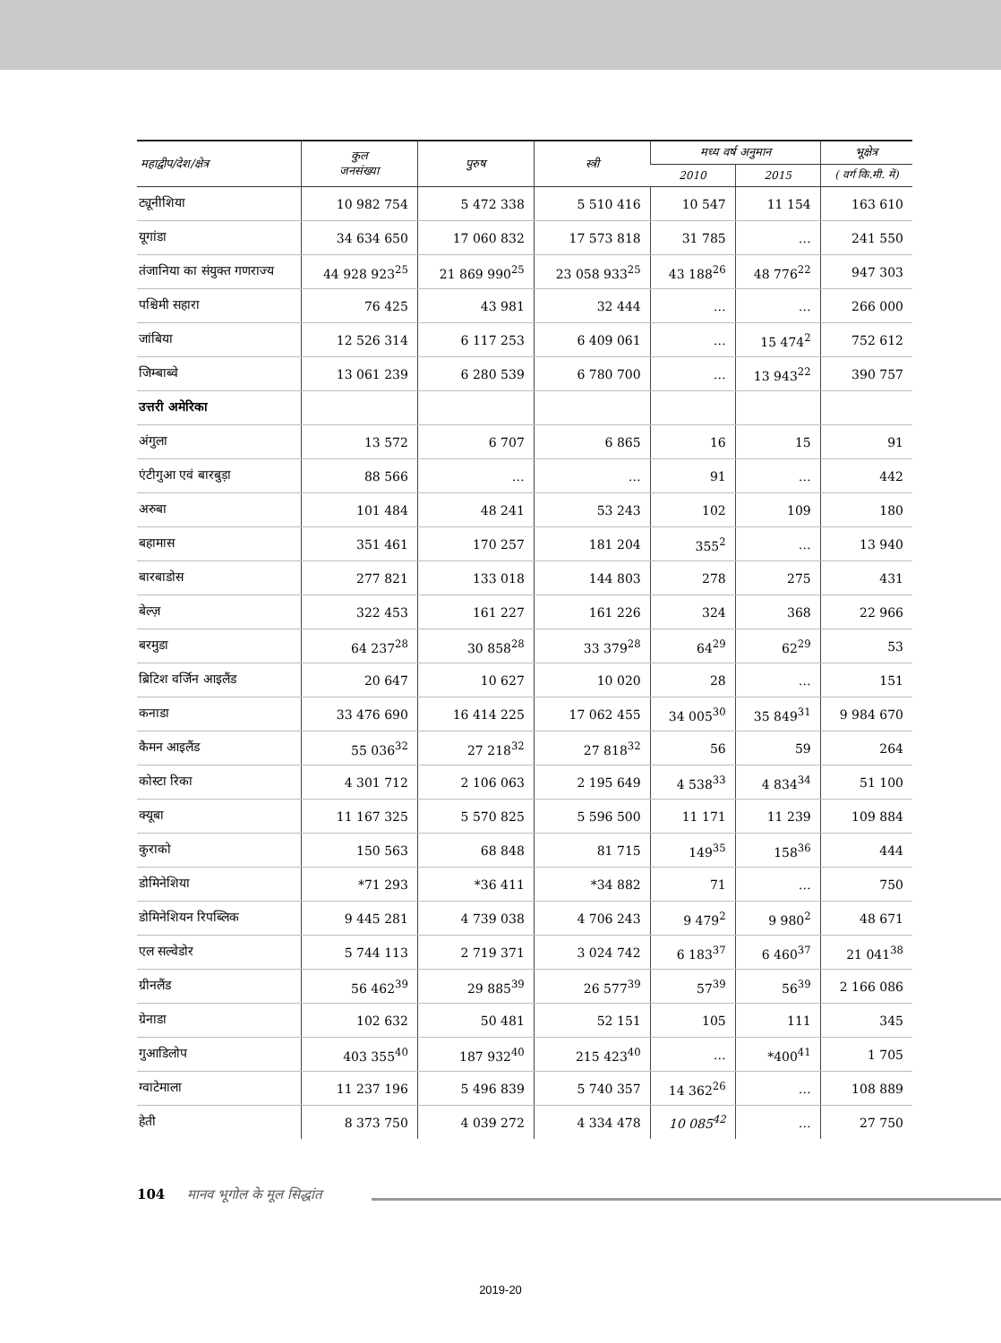| महाद्वीप/देश/क्षेत्र | कुल जनसंख्या | पुरुष | स्त्री | मध्य वर्ष अनुमान | | भूक्षेत्र |
| --- | --- | --- | --- | --- | --- | --- |
| | | | | 2010 | 2015 | ( वर्ग कि.मी. में) |
| ट्यूनीशिया | 10 982 754 | 5 472 338 | 5 510 416 | 10 547 | 11 154 | 163 610 |
| यूगांडा | 34 634 650 | 17 060 832 | 17 573 818 | 31 785 | … | 241 550 |
| तंजानिया का संयुक्त गणराज्य | 44 928 923<sup>25</sup> | 21 869 990<sup>25</sup> | 23 058 933<sup>25</sup> | 43 188<sup>26</sup> | 48 776<sup>22</sup> | 947 303 |
| पश्चिमी सहारा | 76 425 | 43 981 | 32 444 | … | … | 266 000 |
| जांबिया | 12 526 314 | 6 117 253 | 6 409 061 | … | 15 474<sup>2</sup> | 752 612 |
| जिम्बाब्वे | 13 061 239 | 6 280 539 | 6 780 700 | … | 13 943<sup>22</sup> | 390 757 |
| उत्तरी अमेरिका | | | | | | |
| अंगुला | 13 572 | 6 707 | 6 865 | 16 | 15 | 91 |
| एंटीगुआ एवं बारबुड़ा | 88 566 | … | … | 91 | … | 442 |
| अरुबा | 101 484 | 48 241 | 53 243 | 102 | 109 | 180 |
| बहामास | 351 461 | 170 257 | 181 204 | 355<sup>2</sup> | … | 13 940 |
| बारबाडोस | 277 821 | 133 018 | 144 803 | 278 | 275 | 431 |
| बेल्ज़ | 322 453 | 161 227 | 161 226 | 324 | 368 | 22 966 |
| बरमुडा | 64 237<sup>28</sup> | 30 858<sup>28</sup> | 33 379<sup>28</sup> | 64<sup>29</sup> | 62<sup>29</sup> | 53 |
| ब्रिटिश वर्जिन आइलैंड | 20 647 | 10 627 | 10 020 | 28 | … | 151 |
| कनाडा | 33 476 690 | 16 414 225 | 17 062 455 | 34 005<sup>30</sup> | 35 849<sup>31</sup> | 9 984 670 |
| कैमन आइलैंड | 55 036<sup>32</sup> | 27 218<sup>32</sup> | 27 818<sup>32</sup> | 56 | 59 | 264 |
| कोस्टा रिका | 4 301 712 | 2 106 063 | 2 195 649 | 4 538<sup>33</sup> | 4 834<sup>34</sup> | 51 100 |
| क्यूबा | 11 167 325 | 5 570 825 | 5 596 500 | 11 171 | 11 239 | 109 884 |
| कुराको | 150 563 | 68 848 | 81 715 | 149<sup>35</sup> | 158<sup>36</sup> | 444 |
| डोमिनेशिया | *71 293 | *36 411 | *34 882 | 71 | … | 750 |
| डोमिनेशियन रिपब्लिक | 9 445 281 | 4 739 038 | 4 706 243 | 9 479<sup>2</sup> | 9 980<sup>2</sup> | 48 671 |
| एल सल्वेडोर | 5 744 113 | 2 719 371 | 3 024 742 | 6 183<sup>37</sup> | 6 460<sup>37</sup> | 21 041<sup>38</sup> |
| ग्रीनलैंड | 56 462<sup>39</sup> | 29 885<sup>39</sup> | 26 577<sup>39</sup> | 57<sup>39</sup> | 56<sup>39</sup> | 2 166 086 |
| ग्रेनाडा | 102 632 | 50 481 | 52 151 | 105 | 111 | 345 |
| गुआडिलोप | 403 355<sup>40</sup> | 187 932<sup>40</sup> | 215 423<sup>40</sup> | … | *400<sup>41</sup> | 1 705 |
| ग्वाटेमाला | 11 237 196 | 5 496 839 | 5 740 357 | 14 362<sup>26</sup> | … | 108 889 |
| हेती | 8 373 750 | 4 039 272 | 4 334 478 | 10 085<sup>42</sup> | … | 27 750 |
104 मानव भूगोल के मूल सिद्धांत
2019-20